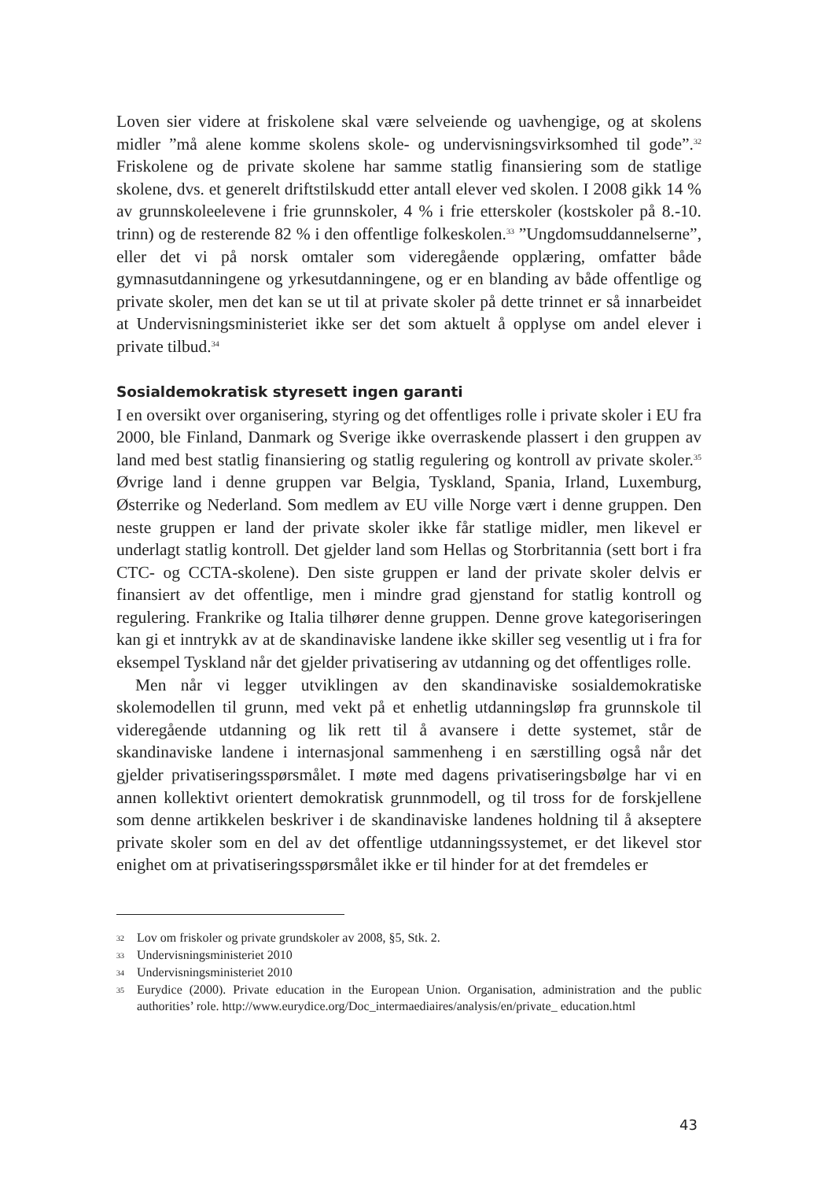Loven sier videre at friskolene skal være selveiende og uavhengige, og at skolens midler ”må alene komme skolens skole- og undervisningsvirksomhed til gode”.<sup>32</sup> Friskolene og de private skolene har samme statlig finansiering som de statlige skolene, dvs. et generelt driftstilskudd etter antall elever ved skolen. I 2008 gikk 14 % av grunnskoleelevene i frie grunnskoler, 4 % i frie etterskoler (kostskoler på 8.-10. trinn) og de resterende 82 % i den offentlige folkeskolen.<sup>33</sup> ”Ungdomsuddannelserne”, eller det vi på norsk omtaler som videregående opplæring, omfatter både gymnasutdanningene og yrkesutdanningene, og er en blanding av både offentlige og private skoler, men det kan se ut til at private skoler på dette trinnet er så innarbeidet at Undervisningsministeriet ikke ser det som aktuelt å opplyse om andel elever i private tilbud.<sup>34</sup>
Sosialdemokratisk styresett ingen garanti
I en oversikt over organisering, styring og det offentliges rolle i private skoler i EU fra 2000, ble Finland, Danmark og Sverige ikke overraskende plassert i den gruppen av land med best statlig finansiering og statlig regulering og kontroll av private skoler.<sup>35</sup> Øvrige land i denne gruppen var Belgia, Tyskland, Spania, Irland, Luxemburg, Østerrike og Nederland. Som medlem av EU ville Norge vært i denne gruppen. Den neste gruppen er land der private skoler ikke får statlige midler, men likevel er underlagt statlig kontroll. Det gjelder land som Hellas og Storbritannia (sett bort i fra CTC- og CCTA-skolene). Den siste gruppen er land der private skoler delvis er finansiert av det offentlige, men i mindre grad gjenstand for statlig kontroll og regulering. Frankrike og Italia tilhører denne gruppen. Denne grove kategoriseringen kan gi et inntrykk av at de skandinaviske landene ikke skiller seg vesentlig ut i fra for eksempel Tyskland når det gjelder privatisering av utdanning og det offentliges rolle.
Men når vi legger utviklingen av den skandinaviske sosialdemokratiske skolemodellen til grunn, med vekt på et enhetlig utdanningsløp fra grunnskole til videregående utdanning og lik rett til å avansere i dette systemet, står de skandinaviske landene i internasjonal sammenheng i en særstilling også når det gjelder privatiseringsspørsmålet. I møte med dagens privatiseringsbølge har vi en annen kollektivt orientert demokratisk grunnmodell, og til tross for de forskjellene som denne artikkelen beskriver i de skandinaviske landenes holdning til å akseptere private skoler som en del av det offentlige utdanningssystemet, er det likevel stor enighet om at privatiseringsspørsmålet ikke er til hinder for at det fremdeles er
32
Lov om friskoler og private grundskoler av 2008, §5, Stk. 2.
33
Undervisningsministeriet 2010
34
Undervisningsministeriet 2010
35
Eurydice (2000). Private education in the European Union. Organisation, administration and the public authorities’ role. http://www.eurydice.org/Doc_intermaediaires/analysis/en/private_ education.html
43